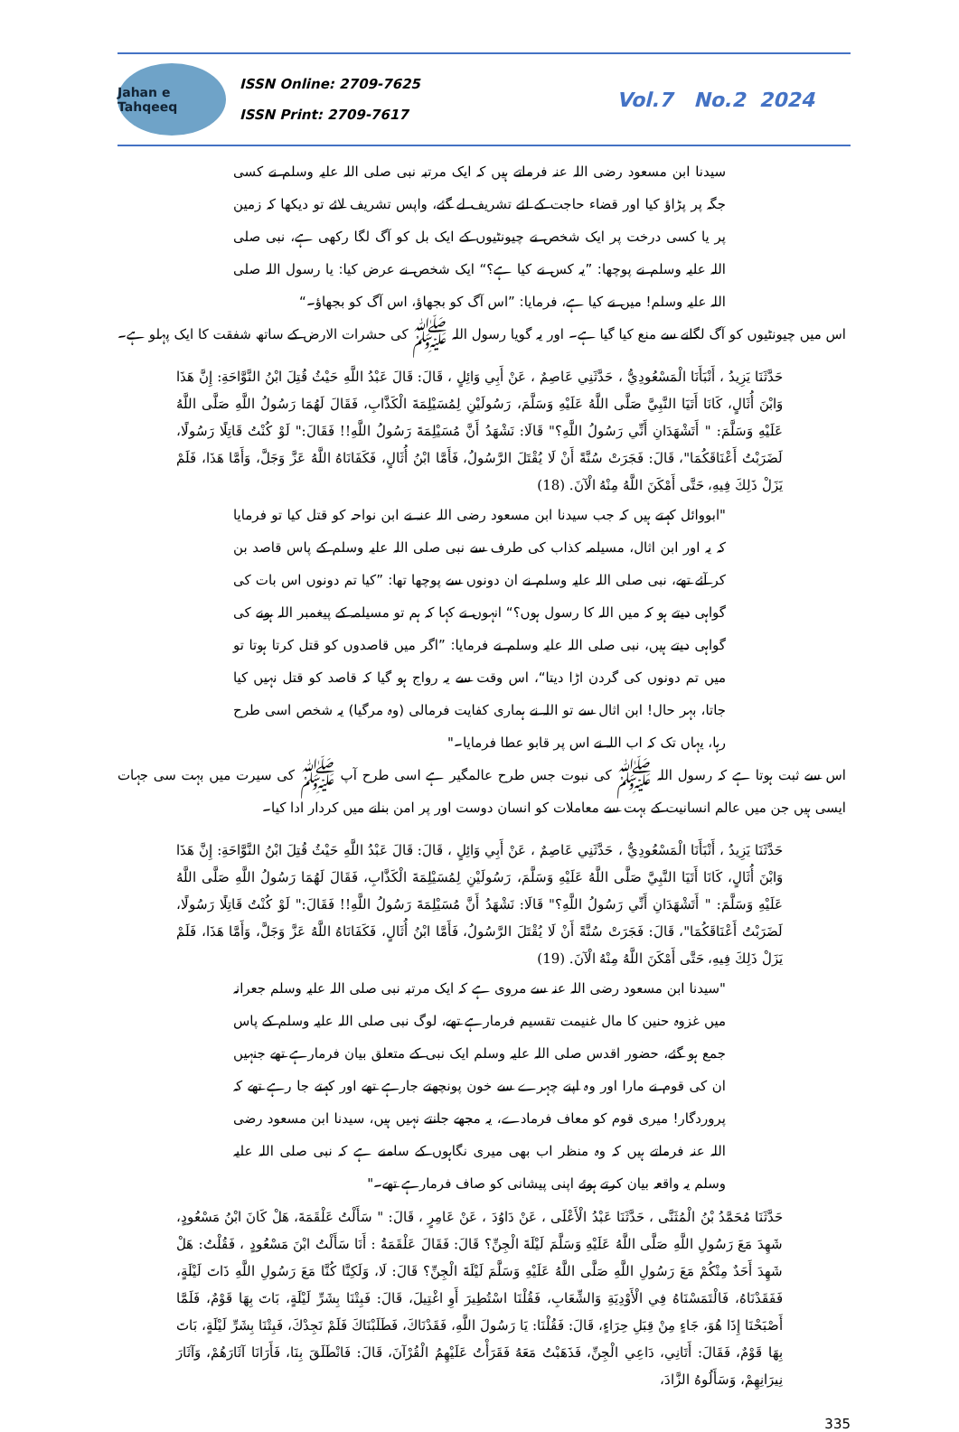Jahan e Tahqeeq
ISSN Online: 2709-7625
ISSN Print: 2709-7617
Vol.7 No.2 2024
سیدنا ابن مسعود رضی اللہ عنہ فرماتے ہیں کہ ایک مرتبہ نبی صلی اللہ علیہ وسلم نے کسی جگہ پر پڑاؤ کیا اور قضاء حاجت کے لئے تشریف لے گئے، واپس تشریف لائے تو دیکھا کہ زمین پر یا کسی درخت پر ایک شخص نے چیونٹیوں کے ایک بل کو آگ لگا رکھی ہے، نبی صلی اللہ علیہ وسلم نے پوچھا: ”یہ کس نے کیا ہے؟“ ایک شخص نے عرض کیا: یا رسول اللہ صلی اللہ علیہ وسلم! میں نے کیا ہے، فرمایا: ”اس آگ کو بجھاؤ، اس آگ کو بجھاؤ۔“
اس میں چیونٹیوں کو آگ لگانے سے منع کیا گیا ہے۔ اور یہ گویا رسول اللہ ﷺ کی حشرات الارض کے ساتھ شفقت کا ایک پہلو ہے۔
حَدَّثَنَا يَزِيدُ ، أَنْبَأَنَا الْمَسْعُودِيُّ ، حَدَّثَنِي عَاصِمٌ ، عَنْ أَبِي وَائِلٍ ، قَالَ: قَالَ عَبْدُ اللَّهِ حَيْثُ قُتِلَ ابْنُ النَّوَّاحَةِ: إِنَّ هَذَا وَابْنَ أُثَالٍ، كَانَا أَتَيَا النَّبِيَّ صَلَّى اللَّهُ عَلَيْهِ وَسَلَّمَ، رَسُولَيْنِ لِمُسَيْلِمَةَ الْكَذَّابِ، فَقَالَ لَهُمَا رَسُولُ اللَّهِ صَلَّى اللَّهُ عَلَيْهِ وَسَلَّمَ: " أَتَشْهَدَانِ أَنِّي رَسُولُ اللَّهِ؟" قَالَا: نَشْهَدُ أَنَّ مُسَيْلِمَةَ رَسُولُ اللَّهِ!! فَقَالَ:" لَوْ كُنْتُ قَاتِلًا رَسُولًا، لَضَرَبْتُ أَعْنَاقَكُمَا"، قَالَ: فَجَرَتْ سُنَّةً أَنْ لَا يُقْتَلَ الرَّسُولُ، فَأَمَّا ابْنُ أُثَالٍ، فَكَفَانَاهُ اللَّهُ عَزَّ وَجَلَّ، وَأَمَّا هَذَا، فَلَمْ يَزَلْ ذَلِكَ فِيهِ، حَتَّى أَمْكَنَ اللَّهُ مِنْهُ الْآنَ. (18)
"ابووائل کہتے ہیں کہ جب سیدنا ابن مسعود رضی اللہ عنہ نے ابن نواحہ کو قتل کیا تو فرمایا کہ یہ اور ابن اثال، مسیلمہ کذاب کی طرف سے نبی صلی اللہ علیہ وسلم کے پاس قاصد بن کر آئے تھے، نبی صلی اللہ علیہ وسلم نے ان دونوں سے پوچھا تھا: ”کیا تم دونوں اس بات کی گواہی دیتے ہو کہ میں اللہ کا رسول ہوں؟“ انہوں نے کہا کہ ہم تو مسیلمہ کے پیغمبر اللہ ہونے کی گواہی دیتے ہیں، نبی صلی اللہ علیہ وسلم نے فرمایا: ”اگر میں قاصدوں کو قتل کرتا ہوتا تو میں تم دونوں کی گردن اڑا دیتا“، اس وقت سے یہ رواج ہو گیا کہ قاصد کو قتل نہیں کیا جاتا، بہر حال! ابن اثال سے تو اللہ نے ہماری کفایت فرمالی (وہ مرگیا) یہ شخص اسی طرح رہا، یہاں تک کہ اب اللہ نے اس پر قابو عطا فرمایا۔"
اس سے ثبت ہوتا ہے کہ رسول اللہ ﷺ کی نبوت جس طرح عالمگیر ہے اسی طرح آپ ﷺ کی سیرت میں بہت سی جہات ایسی ہیں جن میں عالم انسانیت کے بہت سے معاملات کو انسان دوست اور پر امن بنانے میں کردار ادا کیا۔
حَدَّثَنَا يَزِيدُ ، أَنْبَأَنَا الْمَسْعُودِيُّ ، حَدَّثَنِي عَاصِمٌ ، عَنْ أَبِي وَائِلٍ ، قَالَ: قَالَ عَبْدُ اللَّهِ حَيْثُ قُتِلَ ابْنُ النَّوَّاحَةِ: إِنَّ هَذَا وَابْنَ أُثَالٍ، كَانَا أَتَيَا النَّبِيَّ صَلَّى اللَّهُ عَلَيْهِ وَسَلَّمَ، رَسُولَيْنِ لِمُسَيْلِمَةَ الْكَذَّابِ، فَقَالَ لَهُمَا رَسُولُ اللَّهِ صَلَّى اللَّهُ عَلَيْهِ وَسَلَّمَ: " أَتَشْهَدَانِ أَنِّي رَسُولُ اللَّهِ؟" قَالَا: نَشْهَدُ أَنَّ مُسَيْلِمَةَ رَسُولُ اللَّهِ!! فَقَالَ:" لَوْ كُنْتُ قَاتِلًا رَسُولًا، لَضَرَبْتُ أَعْنَاقَكُمَا"، قَالَ: فَجَرَتْ سُنَّةً أَنْ لَا يُقْتَلَ الرَّسُولُ، فَأَمَّا ابْنُ أُثَالٍ، فَكَفَانَاهُ اللَّهُ عَزَّ وَجَلَّ، وَأَمَّا هَذَا، فَلَمْ يَزَلْ ذَلِكَ فِيهِ، حَتَّى أَمْكَنَ اللَّهُ مِنْهُ الْآنَ. (19)
"سیدنا ابن مسعود رضی اللہ عنہ سے مروی ہے کہ ایک مرتبہ نبی صلی اللہ علیہ وسلم جعرانہ میں غزوہ حنین کا مال غنیمت تقسیم فرمارہے تھے، لوگ نبی صلی اللہ علیہ وسلم کے پاس جمع ہو گئے، حضور اقدس صلی اللہ علیہ وسلم ایک نبی کے متعلق بیان فرمارہے تھے جنہیں ان کی قوم نے مارا اور وہ اپنے چہرے سے خون پونچھتے جارہے تھے اور کہتے جا رہے تھے کہ پروردگار! میری قوم کو معاف فرمادے، یہ مجھے جانتے نہیں ہیں، سیدنا ابن مسعود رضی اللہ عنہ فرماتے ہیں کہ وہ منظر اب بھی میری نگاہوں کے سامنے ہے کہ نبی صلی اللہ علیہ وسلم یہ واقعہ بیان کرتے ہوئے اپنی پیشانی کو صاف فرمارہے تھے۔"
حَدَّثَنَا مُحَمَّدُ بْنُ الْمُثَنَّى ، حَدَّثَنَا عَبْدُ الْأَعْلَى ، عَنْ دَاوُدَ ، عَنْ عَامِرٍ ، قَالَ: " سَأَلْتُ عَلْقَمَةَ، هَلْ كَانَ ابْنُ مَسْعُودٍ، شَهِدَ مَعَ رَسُولِ اللَّهِ صَلَّى اللَّهُ عَلَيْهِ وَسَلَّمَ لَيْلَةَ الْجِنِّ؟ قَالَ: فَقَالَ عَلْقَمَةُ : أَنَا سَأَلْتُ ابْنَ مَسْعُودٍ ، فَقُلْتُ: هَلْ شَهِدَ أَحَدٌ مِنْكُمْ مَعَ رَسُولِ اللَّهِ صَلَّى اللَّهُ عَلَيْهِ وَسَلَّمَ لَيْلَةَ الْجِنِّ؟ قَالَ: لَا، وَلَكِنَّا كُنَّا مَعَ رَسُولِ اللَّهِ ذَاتَ لَيْلَةٍ، فَفَقَدْنَاهُ، فَالْتَمَسْنَاهُ فِي الْأَوْدِيَةِ وَالشِّعَابِ، فَقُلْنَا اسْتُطِيرَ أَوِ اغْتِيلَ، قَالَ: فَبِتْنَا بِشَرِّ لَيْلَةٍ، بَاتَ بِهَا قَوْمٌ، فَلَمَّا أَصْبَحْنَا إِذَا هُوَ، جَاءٍ مِنْ قِبَلِ حِرَاءٍ، قَالَ: فَقُلْنَا: يَا رَسُولَ اللَّهِ، فَقَدْنَاكَ، فَطَلَبْنَاكَ فَلَمْ نَجِدْكَ، فَبِتْنَا بِشَرِّ لَيْلَةٍ، بَاتَ بِهَا قَوْمٌ، فَقَالَ: أَتَانِي، دَاعِي الْجِنِّ، فَذَهَبْتُ مَعَهُ فَقَرَأْتُ عَلَيْهِمُ الْقُرْآنَ، قَالَ: فَانْطَلَقَ بِنَا، فَأَرَانَا آثَارَهُمْ، وَآثَارَ نِيرَانِهِمْ، وَسَأَلُوهُ الزَّادَ،
335